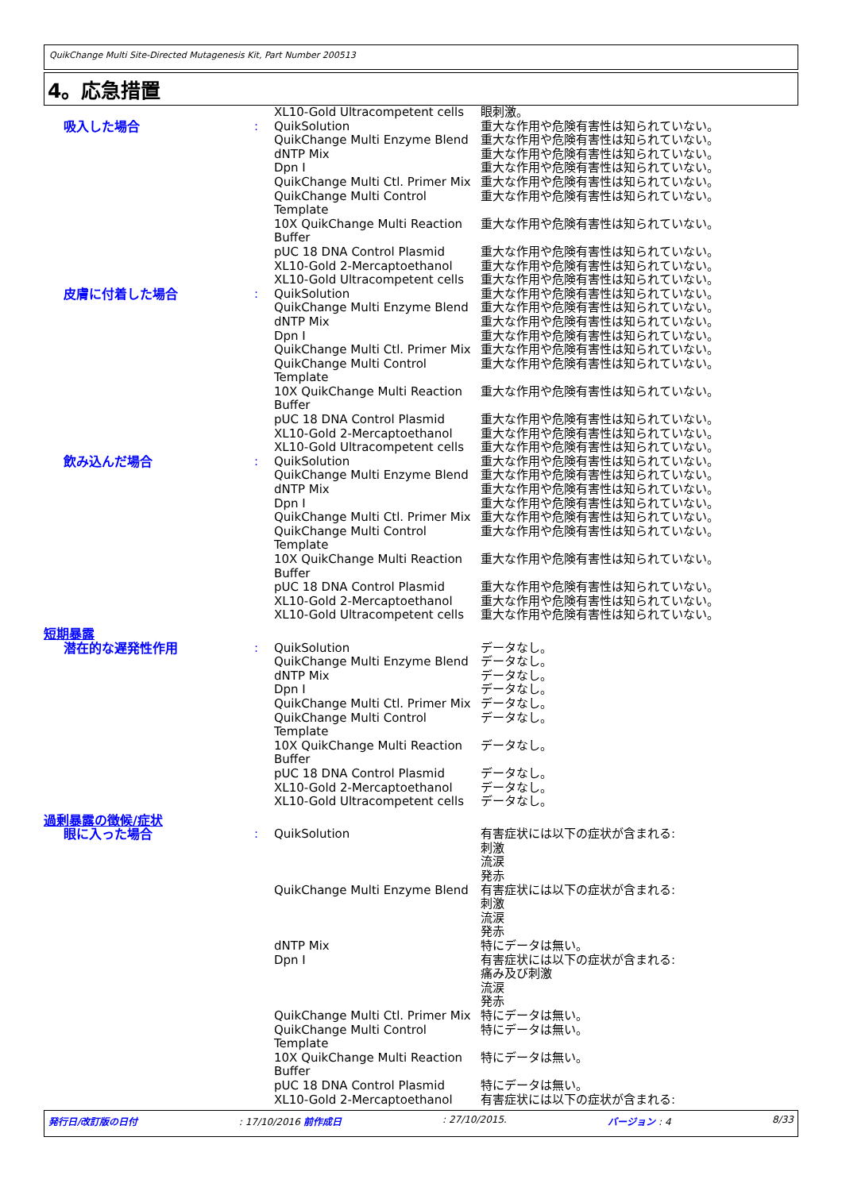QuikChange Multi Site-Directed Mutagenesis Kit, Part Number 200513
4。応急措置
| | | XL10-Gold Ultracompetent cells | 眼刺激。 |
| 吸入した場合 | : | QuikSolution | 重大な作用や危険有害性は知られていない。 |
| | | QuikChange Multi Enzyme Blend | 重大な作用や危険有害性は知られていない。 |
| | | dNTP Mix | 重大な作用や危険有害性は知られていない。 |
| | | Dpn I | 重大な作用や危険有害性は知られていない。 |
| | | QuikChange Multi Ctl. Primer Mix | 重大な作用や危険有害性は知られていない。 |
| | | QuikChange Multi Control Template | 重大な作用や危険有害性は知られていない。 |
| | | 10X QuikChange Multi Reaction Buffer | 重大な作用や危険有害性は知られていない。 |
| | | pUC 18 DNA Control Plasmid | 重大な作用や危険有害性は知られていない。 |
| | | XL10-Gold 2-Mercaptoethanol | 重大な作用や危険有害性は知られていない。 |
| | | XL10-Gold Ultracompetent cells | 重大な作用や危険有害性は知られていない。 |
| 皮膚に付着した場合 | : | QuikSolution | 重大な作用や危険有害性は知られていない。 |
| | | QuikChange Multi Enzyme Blend | 重大な作用や危険有害性は知られていない。 |
| | | dNTP Mix | 重大な作用や危険有害性は知られていない。 |
| | | Dpn I | 重大な作用や危険有害性は知られていない。 |
| | | QuikChange Multi Ctl. Primer Mix | 重大な作用や危険有害性は知られていない。 |
| | | QuikChange Multi Control Template | 重大な作用や危険有害性は知られていない。 |
| | | 10X QuikChange Multi Reaction Buffer | 重大な作用や危険有害性は知られていない。 |
| | | pUC 18 DNA Control Plasmid | 重大な作用や危険有害性は知られていない。 |
| | | XL10-Gold 2-Mercaptoethanol | 重大な作用や危険有害性は知られていない。 |
| | | XL10-Gold Ultracompetent cells | 重大な作用や危険有害性は知られていない。 |
| 飲み込んだ場合 | : | QuikSolution | 重大な作用や危険有害性は知られていない。 |
| | | QuikChange Multi Enzyme Blend | 重大な作用や危険有害性は知られていない。 |
| | | dNTP Mix | 重大な作用や危険有害性は知られていない。 |
| | | Dpn I | 重大な作用や危険有害性は知られていない。 |
| | | QuikChange Multi Ctl. Primer Mix | 重大な作用や危険有害性は知られていない。 |
| | | QuikChange Multi Control Template | 重大な作用や危険有害性は知られていない。 |
| | | 10X QuikChange Multi Reaction Buffer | 重大な作用や危険有害性は知られていない。 |
| | | pUC 18 DNA Control Plasmid | 重大な作用や危険有害性は知られていない。 |
| | | XL10-Gold 2-Mercaptoethanol | 重大な作用や危険有害性は知られていない。 |
| | | XL10-Gold Ultracompetent cells | 重大な作用や危険有害性は知られていない。 |
| 短期暴露 | | | |
| 潜在的な遅発性作用 | : | QuikSolution | データなし。 |
| | | QuikChange Multi Enzyme Blend | データなし。 |
| | | dNTP Mix | データなし。 |
| | | Dpn I | データなし。 |
| | | QuikChange Multi Ctl. Primer Mix | データなし。 |
| | | QuikChange Multi Control Template | データなし。 |
| | | 10X QuikChange Multi Reaction Buffer | データなし。 |
| | | pUC 18 DNA Control Plasmid | データなし。 |
| | | XL10-Gold 2-Mercaptoethanol | データなし。 |
| | | XL10-Gold Ultracompetent cells | データなし。 |
| 過剰暴露の徴候/症状 | | | |
| 眼に入った場合 | : | QuikSolution | 有害症状には以下の症状が含まれる: 刺激 流涙 発赤 |
| | | QuikChange Multi Enzyme Blend | 有害症状には以下の症状が含まれる: 刺激 流涙 発赤 |
| | | dNTP Mix | 特にデータは無い。 |
| | | Dpn I | 有害症状には以下の症状が含まれる: 痛み及び刺激 流涙 発赤 |
| | | QuikChange Multi Ctl. Primer Mix | 特にデータは無い。 |
| | | QuikChange Multi Control Template | 特にデータは無い。 |
| | | 10X QuikChange Multi Reaction Buffer | 特にデータは無い。 |
| | | pUC 18 DNA Control Plasmid | 特にデータは無い。 |
| | | XL10-Gold 2-Mercaptoethanol | 有害症状には以下の症状が含まれる: |
発行日/改訂版の日付: 17/10/2016 前作成日: 27/10/2015. バージョン : 4 8/33